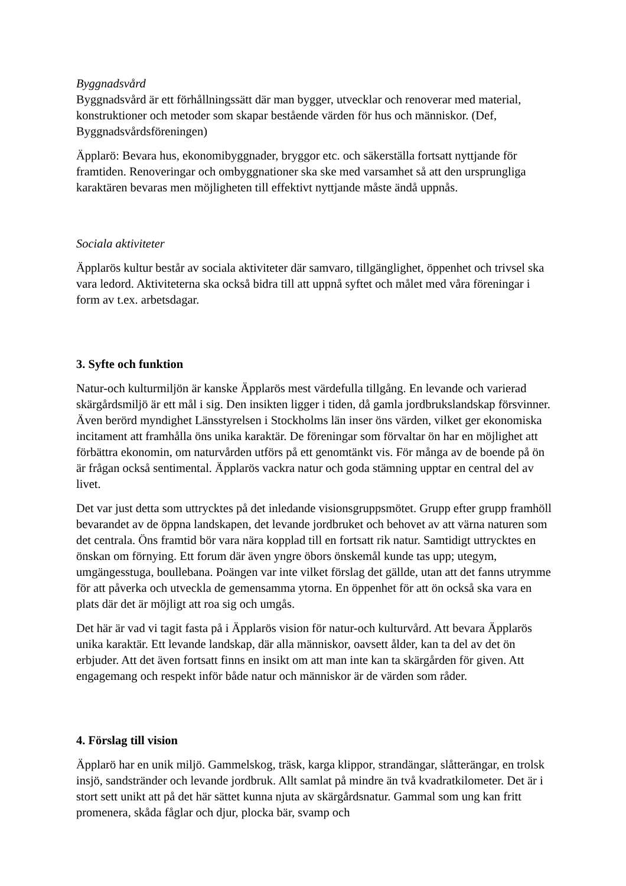Byggnadsvård
Byggnadsvård är ett förhållningssätt där man bygger, utvecklar och renoverar med material, konstruktioner och metoder som skapar bestående värden för hus och människor. (Def, Byggnadsvårdsföreningen)
Äpplarö: Bevara hus, ekonomibyggnader, bryggor etc. och säkerställa fortsatt nyttjande för framtiden. Renoveringar och ombyggnationer ska ske med varsamhet så att den ursprungliga karaktären bevaras men möjligheten till effektivt nyttjande måste ändå uppnås.
Sociala aktiviteter
Äpplarös kultur består av sociala aktiviteter där samvaro, tillgänglighet, öppenhet och trivsel ska vara ledord. Aktiviteterna ska också bidra till att uppnå syftet och målet med våra föreningar i form av t.ex. arbetsdagar.
3. Syfte och funktion
Natur-och kulturmiljön är kanske Äpplarös mest värdefulla tillgång. En levande och varierad skärgårdsmiljö är ett mål i sig. Den insikten ligger i tiden, då gamla jordbrukslandskap försvinner. Även berörd myndighet Länsstyrelsen i Stockholms län inser öns värden, vilket ger ekonomiska incitament att framhålla öns unika karaktär. De föreningar som förvaltar ön har en möjlighet att förbättra ekonomin, om naturvården utförs på ett genomtänkt vis. För många av de boende på ön är frågan också sentimental. Äpplarös vackra natur och goda stämning upptar en central del av livet.
Det var just detta som uttrycktes på det inledande visionsgruppsmötet. Grupp efter grupp framhöll bevarandet av de öppna landskapen, det levande jordbruket och behovet av att värna naturen som det centrala. Öns framtid bör vara nära kopplad till en fortsatt rik natur. Samtidigt uttrycktes en önskan om förnying. Ett forum där även yngre öbors önskemål kunde tas upp; utegym, umgängesstuga, boullebana. Poängen var inte vilket förslag det gällde, utan att det fanns utrymme för att påverka och utveckla de gemensamma ytorna. En öppenhet för att ön också ska vara en plats där det är möjligt att roa sig och umgås.
Det här är vad vi tagit fasta på i Äpplarös vision för natur-och kulturvård. Att bevara Äpplarös unika karaktär. Ett levande landskap, där alla människor, oavsett ålder, kan ta del av det ön erbjuder. Att det även fortsatt finns en insikt om att man inte kan ta skärgården för given. Att engagemang och respekt inför både natur och människor är de värden som råder.
4. Förslag till vision
Äpplarö har en unik miljö. Gammelskog, träsk, karga klippor, strandängar, slåtterängar, en trolsk insjö, sandstränder och levande jordbruk. Allt samlat på mindre än två kvadratkilometer. Det är i stort sett unikt att på det här sättet kunna njuta av skärgårdsnatur. Gammal som ung kan fritt promenera, skåda fåglar och djur, plocka bär, svamp och